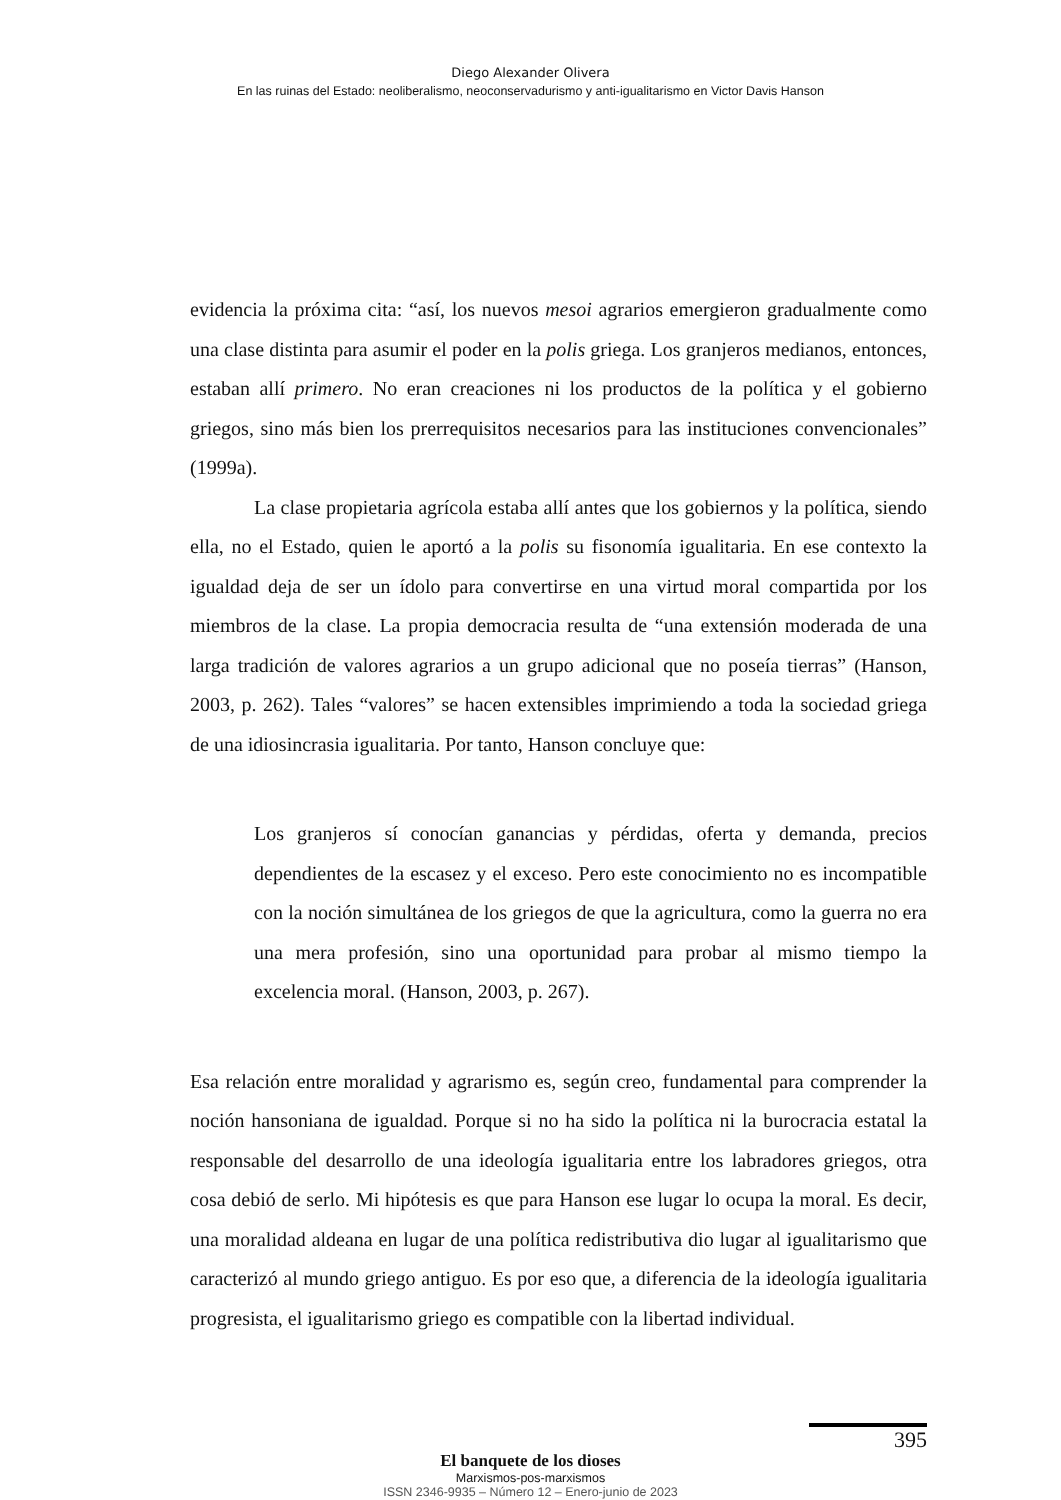Diego Alexander Olivera
En las ruinas del Estado: neoliberalismo, neoconservadurismo y anti-igualitarismo en Victor Davis Hanson
evidencia la próxima cita: “así, los nuevos mesoi agrarios emergieron gradualmente como una clase distinta para asumir el poder en la polis griega. Los granjeros medianos, entonces, estaban allí primero. No eran creaciones ni los productos de la política y el gobierno griegos, sino más bien los prerrequisitos necesarios para las instituciones convencionales” (1999a).
La clase propietaria agrícola estaba allí antes que los gobiernos y la política, siendo ella, no el Estado, quien le aportó a la polis su fisonomía igualitaria. En ese contexto la igualdad deja de ser un ídolo para convertirse en una virtud moral compartida por los miembros de la clase. La propia democracia resulta de “una extensión moderada de una larga tradición de valores agrarios a un grupo adicional que no poseía tierras” (Hanson, 2003, p. 262). Tales “valores” se hacen extensibles imprimiendo a toda la sociedad griega de una idiosincrasia igualitaria. Por tanto, Hanson concluye que:
Los granjeros sí conocían ganancias y pérdidas, oferta y demanda, precios dependientes de la escasez y el exceso. Pero este conocimiento no es incompatible con la noción simultánea de los griegos de que la agricultura, como la guerra no era una mera profesión, sino una oportunidad para probar al mismo tiempo la excelencia moral. (Hanson, 2003, p. 267).
Esa relación entre moralidad y agrarismo es, según creo, fundamental para comprender la noción hansoniana de igualdad. Porque si no ha sido la política ni la burocracia estatal la responsable del desarrollo de una ideología igualitaria entre los labradores griegos, otra cosa debió de serlo. Mi hipótesis es que para Hanson ese lugar lo ocupa la moral. Es decir, una moralidad aldeana en lugar de una política redistributiva dio lugar al igualitarismo que caracterizó al mundo griego antiguo. Es por eso que, a diferencia de la ideología igualitaria progresista, el igualitarismo griego es compatible con la libertad individual.
395
El banquete de los dioses
Marxismos-pos-marxismos
ISSN 2346-9935 – Número 12 – Enero-junio de 2023